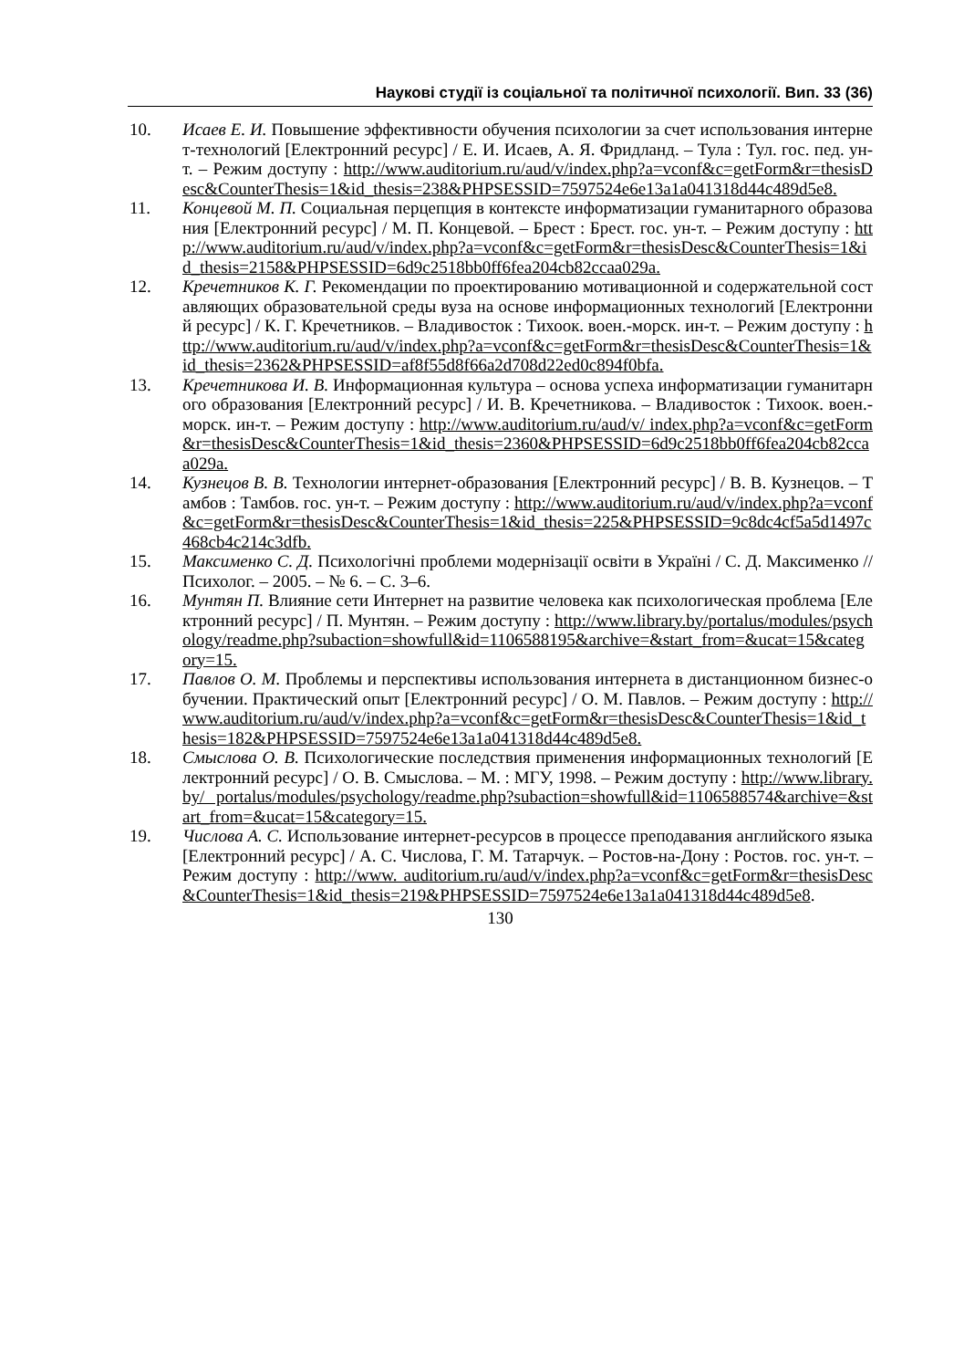Наукові студії із соціальної та політичної психології. Вип. 33 (36)
10. Исаев Е. И. Повышение эффективности обучения психологии за счет использования интернет-технологий [Електронний ресурс] / Е. И. Исаев, А. Я. Фридланд. – Тула : Тул. гос. пед. ун-т. – Режим доступу : http://www.auditorium.ru/aud/v/index.php?a=vconf&c=getForm&r=thesisDesc&CounterThesis=1&id_thesis=238&PHPSESSID=7597524e6e13a1a041318d44c489d5e8.
11. Концевой М. П. Социальная перцепция в контексте информатизации гуманитарного образования [Електронний ресурс] / М. П. Концевой. – Брест : Брест. гос. ун-т. – Режим доступу : http://www.auditorium.ru/aud/v/index.php?a=vconf&c=getForm&r=thesisDesc&CounterThesis=1&id_thesis=2158&PHPSESSID=6d9c2518bb0ff6fea204cb82ccaa029a.
12. Кречетников К. Г. Рекомендации по проектированию мотивационной и содержательной составляющих образовательной среды вуза на основе информационных технологий [Електронний ресурс] / К. Г. Кречетников. – Владивосток : Тихоок. воен.-морск. ин-т. – Режим доступу : http://www.auditorium.ru/aud/v/index.php?a=vconf&c=getForm&r=thesisDesc&CounterThesis=1&id_thesis=2362&PHPSESSID=af8f55d8f66a2d708d22ed0c894f0bfa.
13. Кречетникова И. В. Информационная культура – основа успеха информатизации гуманитарного образования [Електронний ресурс] / И. В. Кречетникова. – Владивосток : Тихоок. воен.-морск. ин-т. – Режим доступу : http://www.auditorium.ru/aud/v/ index.php?a=vconf&c=getForm&r=thesisDesc&CounterThesis=1&id_thesis=2360&PHPSESSID=6d9c2518bb0ff6fea204cb82ccaa029a.
14. Кузнецов В. В. Технологии интернет-образования [Електронний ресурс] / В. В. Кузнецов. – Тамбов : Тамбов. гос. ун-т. – Режим доступу : http://www.auditorium.ru/aud/v/index.php?a=vconf&c=getForm&r=thesisDesc&CounterThesis=1&id_thesis=225&PHPSESSID=9c8dc4cf5a5d1497c468cb4c214c3dfb.
15. Максименко С. Д. Психологічні проблеми модернізації освіти в Україні / С. Д. Максименко // Психолог. – 2005. – № 6. – С. 3–6.
16. Мунтян П. Влияние сети Интернет на развитие человека как психологическая проблема [Електронний ресурс] / П. Мунтян. – Режим доступу : http://www.library.by/portalus/modules/psychology/readme.php?subaction=showfull&id=1106588195&archive=&start_from=&ucat=15&category=15.
17. Павлов О. М. Проблемы и перспективы использования интернета в дистанционном бизнес-обучении. Практический опыт [Електронний ресурс] / О. М. Павлов. – Режим доступу : http://www.auditorium.ru/aud/v/index.php?a=vconf&c=getForm&r=thesisDesc&CounterThesis=1&id_thesis=182&PHPSESSID=7597524e6e13a1a041318d44c489d5e8.
18. Смыслова О. В. Психологические последствия применения информационных технологий [Електронний ресурс] / О. В. Смыслова. – М. : МГУ, 1998. – Режим доступу : http://www.library.by/ portalus/modules/psychology/readme.php?subaction=showfull&id=1106588574&archive=&start_from=&ucat=15&category=15.
19. Числова А. С. Использование интернет-ресурсов в процессе преподавания английского языка [Електронний ресурс] / А. С. Числова, Г. М. Татарчук. – Ростов-на-Дону : Ростов. гос. ун-т. – Режим доступу : http://www. auditorium.ru/aud/v/index.php?a=vconf&c=getForm&r=thesisDesc&CounterThesis=1&id_thesis=219&PHPSESSID=7597524e6e13a1a041318d44c489d5e8.
130